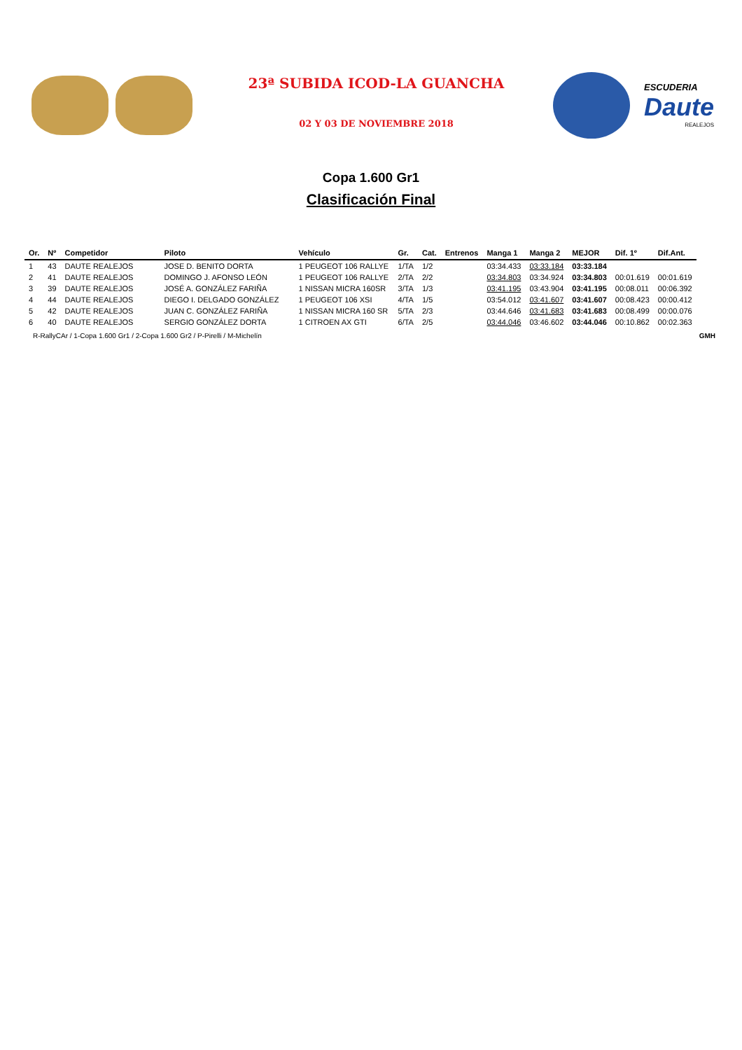23ª SUBIDA ICOD-LA GUANCHA
02 Y 03 DE NOVIEMBRE 2018
ESCUDERIA
Daute
REALEJOS
Copa 1.600 Gr1
Clasificación Final
| Or. | Nº | Competidor | Piloto | Vehículo | Gr. | Cat. | Entrenos | Manga 1 | Manga 2 | MEJOR | Dif. 1º | Dif.Ant. |
| --- | --- | --- | --- | --- | --- | --- | --- | --- | --- | --- | --- | --- |
| 1 | 43 | DAUTE REALEJOS | JOSE D. BENITO DORTA | 1 PEUGEOT 106 RALLYE | 1/TA | 1/2 | | 03:34.433 | 03:33.184 | 03:33.184 | | |
| 2 | 41 | DAUTE REALEJOS | DOMINGO J. AFONSO LEÓN | 1 PEUGEOT 106 RALLYE | 2/TA | 2/2 | | 03:34.803 | 03:34.924 | 03:34.803 | 00:01.619 | 00:01.619 |
| 3 | 39 | DAUTE REALEJOS | JOSÉ A. GONZÁLEZ FARIÑA | 1 NISSAN MICRA 160SR | 3/TA | 1/3 | | 03:41.195 | 03:43.904 | 03:41.195 | 00:08.011 | 00:06.392 |
| 4 | 44 | DAUTE REALEJOS | DIEGO I. DELGADO GONZÁLEZ | 1 PEUGEOT 106 XSI | 4/TA | 1/5 | | 03:54.012 | 03:41.607 | 03:41.607 | 00:08.423 | 00:00.412 |
| 5 | 42 | DAUTE REALEJOS | JUAN C. GONZÁLEZ FARIÑA | 1 NISSAN MICRA 160 SR | 5/TA | 2/3 | | 03:44.646 | 03:41.683 | 03:41.683 | 00:08.499 | 00:00.076 |
| 6 | 40 | DAUTE REALEJOS | SERGIO GONZÁLEZ DORTA | 1 CITROEN AX GTI | 6/TA | 2/5 | | 03:44.046 | 03:46.602 | 03:44.046 | 00:10.862 | 00:02.363 |
R-RallyCAr / 1-Copa 1.600 Gr1 / 2-Copa 1.600 Gr2 / P-Pirelli / M-Michelín GMH